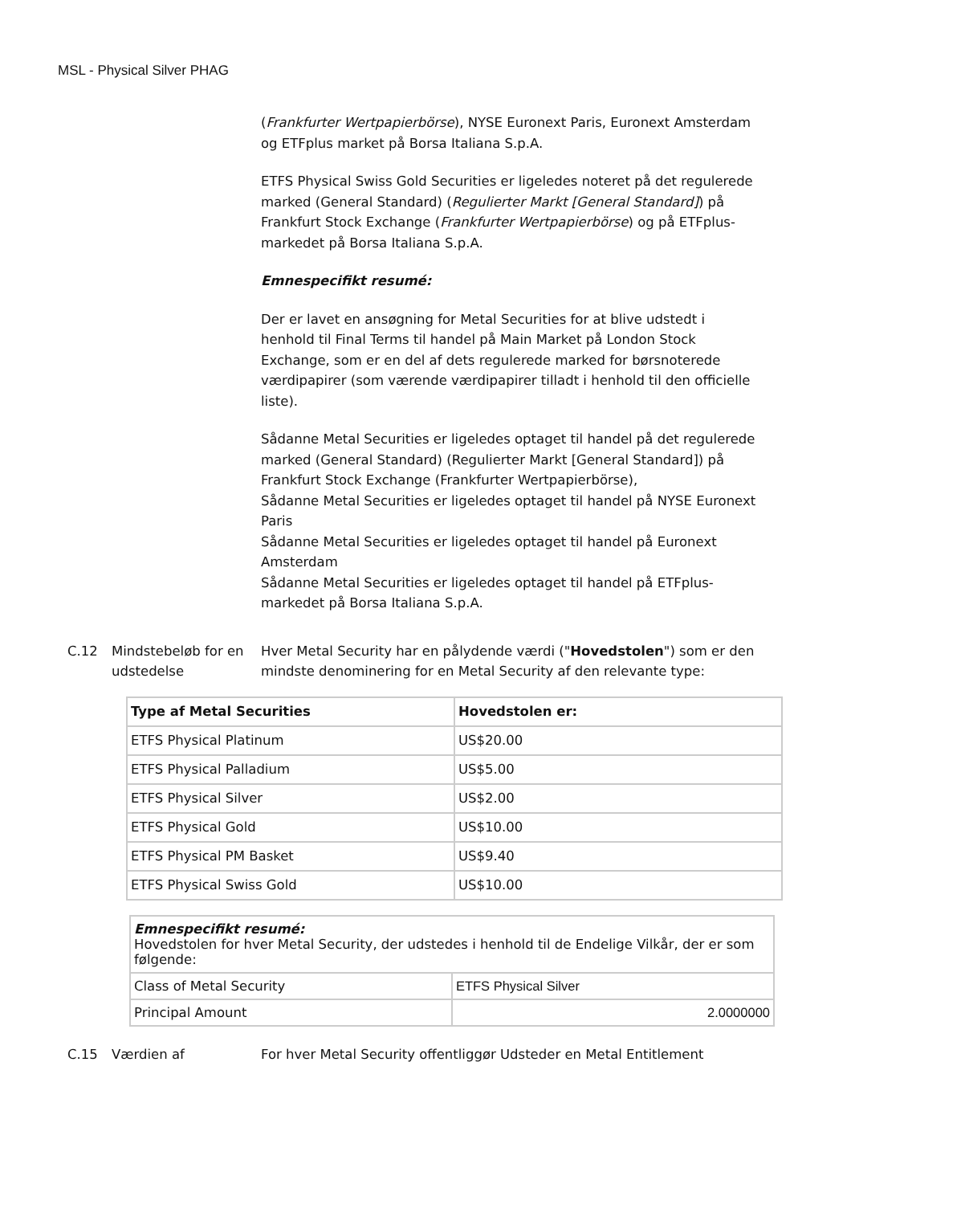MSL - Physical Silver PHAG
(Frankfurter Wertpapierbörse), NYSE Euronext Paris, Euronext Amsterdam og ETFplus market på Borsa Italiana S.p.A.
ETFS Physical Swiss Gold Securities er ligeledes noteret på det regulerede marked (General Standard) (Regulierter Markt [General Standard]) på Frankfurt Stock Exchange (Frankfurter Wertpapierbörse) og på ETFplus-markedet på Borsa Italiana S.p.A.
Emnespecifikt resumé:
Der er lavet en ansøgning for Metal Securities for at blive udstedt i henhold til Final Terms til handel på Main Market på London Stock Exchange, som er en del af dets regulerede marked for børsnoterede værdipapirer (som værende værdipapirer tilladt i henhold til den officielle liste).
Sådanne Metal Securities er ligeledes optaget til handel på det regulerede marked (General Standard) (Regulierter Markt [General Standard]) på Frankfurt Stock Exchange (Frankfurter Wertpapierbörse),
Sådanne Metal Securities er ligeledes optaget til handel på NYSE Euronext Paris
Sådanne Metal Securities er ligeledes optaget til handel på Euronext Amsterdam
Sådanne Metal Securities er ligeledes optaget til handel på ETFplus-markedet på Borsa Italiana S.p.A.
C.12 Mindstebeløb for en udstedelse
Hver Metal Security har en pålydende værdi ("Hovedstolen") som er den mindste denominering for en Metal Security af den relevante type:
| Type af Metal Securities | Hovedstolen er: |
| ETFS Physical Platinum | US$20.00 |
| ETFS Physical Palladium | US$5.00 |
| ETFS Physical Silver | US$2.00 |
| ETFS Physical Gold | US$10.00 |
| ETFS Physical PM Basket | US$9.40 |
| ETFS Physical Swiss Gold | US$10.00 |
| Emnespecifikt resumé: Hovedstolen for hver Metal Security, der udstedes i henhold til de Endelige Vilkår, der er som følgende: | |
| Class of Metal Security | ETFS Physical Silver |
| Principal Amount | 2.0000000 |
C.15 Værdien af For hver Metal Security offentliggør Udsteder en Metal Entitlement